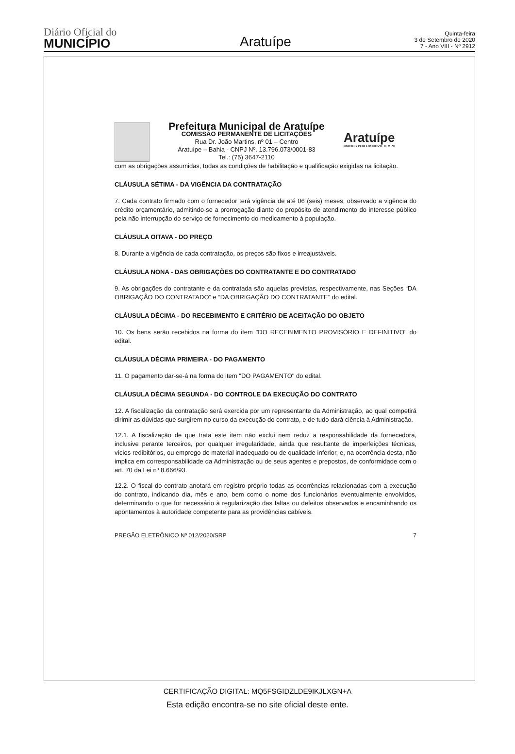Diário Oficial do
MUNICÍPIO
Aratuípe
Quinta-feira
3 de Setembro de 2020
7 - Ano VIII - Nº 2912
Prefeitura Municipal de Aratuípe
COMISSÃO PERMANENTE DE LICITAÇÕES
Rua Dr. João Martins, nº 01 – Centro
Aratuípe – Bahia - CNPJ Nº. 13.796.073/0001-83
Tel.: (75) 3647-2110
Aratuípe
UNIDOS POR UM NOVO TEMPO
com as obrigações assumidas, todas as condições de habilitação e qualificação exigidas na licitação.
CLÁUSULA SÉTIMA - DA VIGÊNCIA DA CONTRATAÇÃO
7. Cada contrato firmado com o fornecedor terá vigência de até 06 (seis) meses, observado a vigência do crédito orçamentário, admitindo-se a prorrogação diante do propósito de atendimento do interesse público pela não interrupção do serviço de fornecimento do medicamento à população.
CLÁUSULA OITAVA - DO PREÇO
8. Durante a vigência de cada contratação, os preços são fixos e irreajustáveis.
CLÁUSULA NONA - DAS OBRIGAÇÕES DO CONTRATANTE E DO CONTRATADO
9. As obrigações do contratante e da contratada são aquelas previstas, respectivamente, nas Seções “DA OBRIGAÇÃO DO CONTRATADO” e “DA OBRIGAÇÃO DO CONTRATANTE” do edital.
CLÁUSULA DÉCIMA - DO RECEBIMENTO E CRITÉRIO DE ACEITAÇÃO DO OBJETO
10. Os bens serão recebidos na forma do item "DO RECEBIMENTO PROVISÓRIO E DEFINITIVO" do edital.
CLÁUSULA DÉCIMA PRIMEIRA - DO PAGAMENTO
11. O pagamento dar-se-á na forma do item "DO PAGAMENTO" do edital.
CLÁUSULA DÉCIMA SEGUNDA - DO CONTROLE DA EXECUÇÃO DO CONTRATO
12. A fiscalização da contratação será exercida por um representante da Administração, ao qual competirá dirimir as dúvidas que surgirem no curso da execução do contrato, e de tudo dará ciência à Administração.
12.1. A fiscalização de que trata este item não exclui nem reduz a responsabilidade da fornecedora, inclusive perante terceiros, por qualquer irregularidade, ainda que resultante de imperfeições técnicas, vícios redibitórios, ou emprego de material inadequado ou de qualidade inferior, e, na ocorrência desta, não implica em corresponsabilidade da Administração ou de seus agentes e prepostos, de conformidade com o art. 70 da Lei nº 8.666/93.
12.2. O fiscal do contrato anotará em registro próprio todas as ocorrências relacionadas com a execução do contrato, indicando dia, mês e ano, bem como o nome dos funcionários eventualmente envolvidos, determinando o que for necessário à regularização das faltas ou defeitos observados e encaminhando os apontamentos à autoridade competente para as providências cabíveis.
PREGÃO ELETRÔNICO Nº 012/2020/SRP 7
CERTIFICAÇÃO DIGITAL: MQ5FSGIDZLDE9IKJLXGN+A
Esta edição encontra-se no site oficial deste ente.